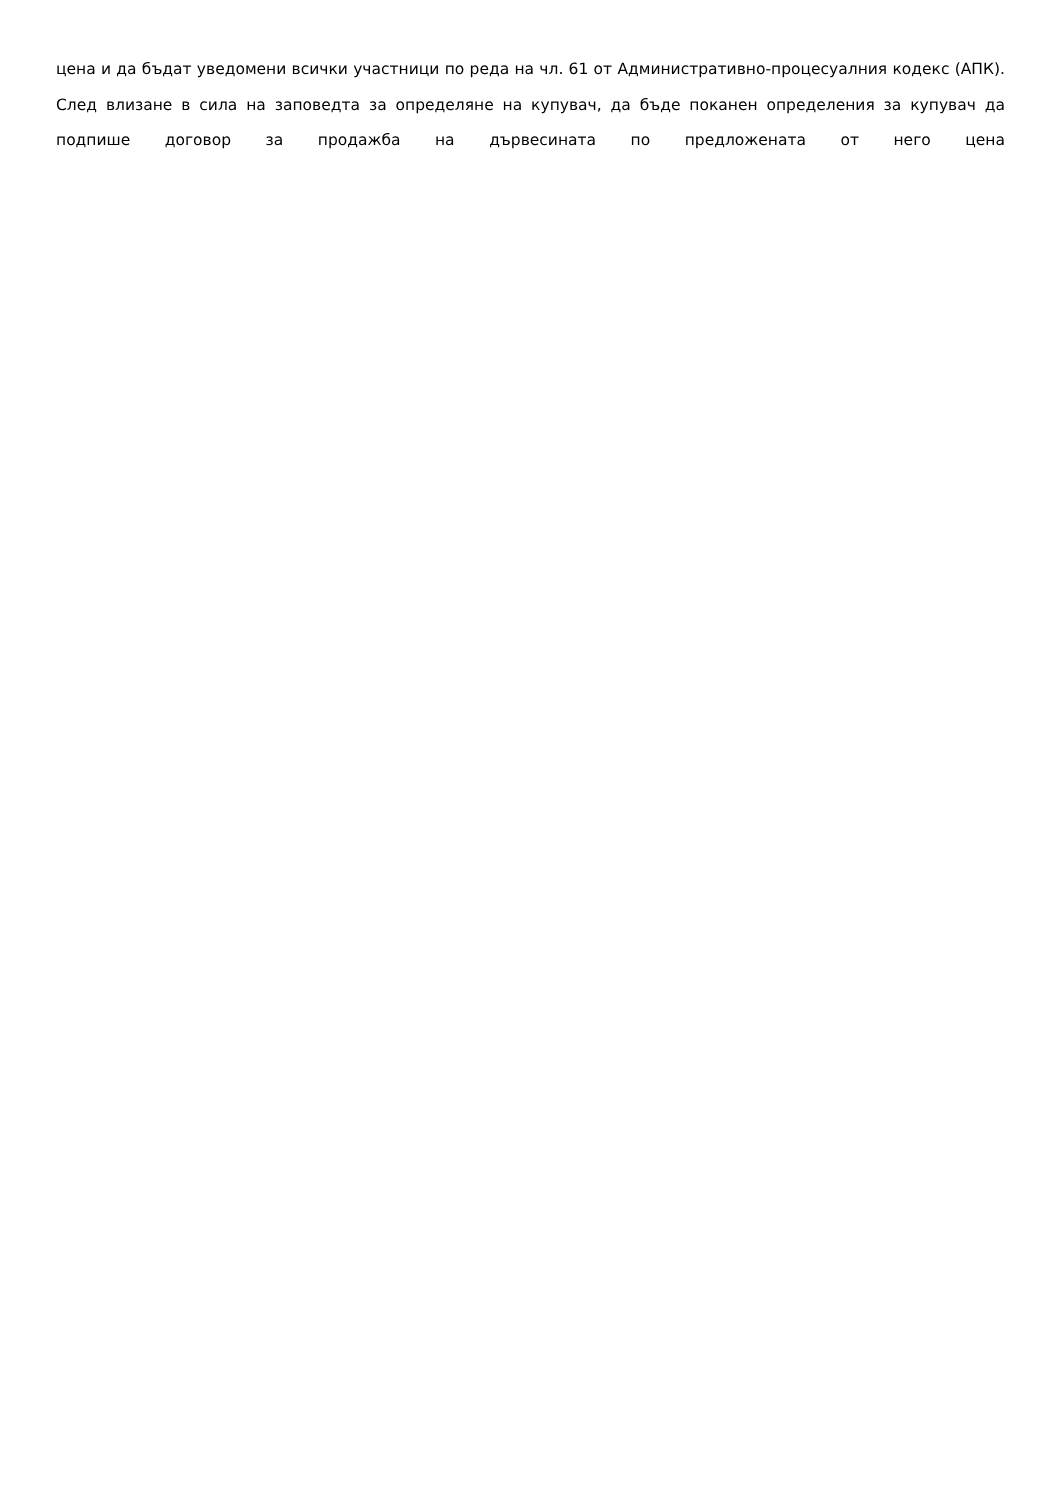цена и да бъдат уведомени всички участници по реда на чл. 61 от Административно-процесуалния кодекс (АПК). След влизане в сила на заповедта за определяне на купувач, да бъде поканен определения за купувач да подпише договор за продажба на дървесината по предложената от него цена